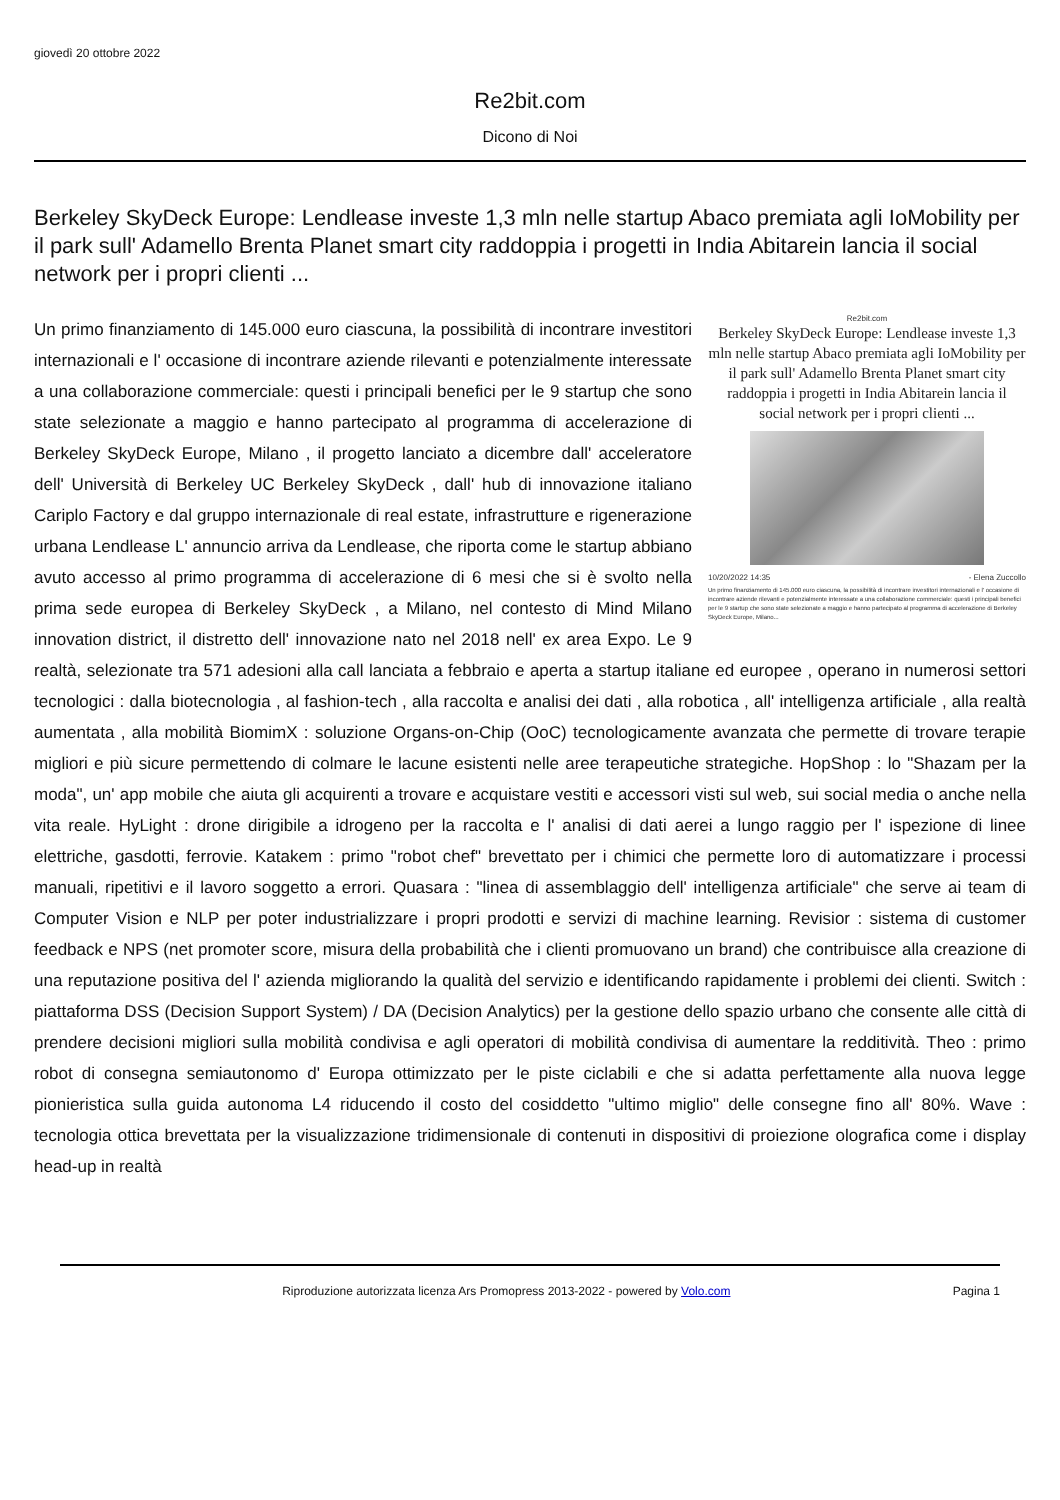giovedì 20 ottobre 2022
Re2bit.com
Dicono di Noi
Berkeley SkyDeck Europe: Lendlease investe 1,3 mln nelle startup Abaco premiata agli IoMobility per il park sull' Adamello Brenta Planet smart city raddoppia i progetti in India Abitarein lancia il social network per i propri clienti ...
Re2bit.com
Berkeley SkyDeck Europe: Lendlease investe 1,3 mln nelle startup Abaco premiata agli IoMobility per il park sull' Adamello Brenta Planet smart city raddoppia i progetti in India Abitarein lancia il social network per i propri clienti ...
10/20/2022 14:35 - Elena Zuccollo
Un primo finanziamento di 145.000 euro ciascuna, la possibilità di incontrare investitori internazionali e l' occasione di incontrare aziende rilevanti e potenzialmente interessate a una collaborazione commerciale: questi i principali benefici per le 9 startup che sono state selezionate a maggio e hanno partecipato al programma di accelerazione di Berkeley SkyDeck Europe, Milano...
Un primo finanziamento di 145.000 euro ciascuna, la possibilità di incontrare investitori internazionali e l' occasione di incontrare aziende rilevanti e potenzialmente interessate a una collaborazione commerciale: questi i principali benefici per le 9 startup che sono state selezionate a maggio e hanno partecipato al programma di accelerazione di Berkeley SkyDeck Europe, Milano , il progetto lanciato a dicembre dall' acceleratore dell' Università di Berkeley UC Berkeley SkyDeck , dall' hub di innovazione italiano Cariplo Factory e dal gruppo internazionale di real estate, infrastrutture e rigenerazione urbana Lendlease L' annuncio arriva da Lendlease, che riporta come le startup abbiano avuto accesso al primo programma di accelerazione di 6 mesi che si è svolto nella prima sede europea di Berkeley SkyDeck , a Milano, nel contesto di Mind Milano innovation district, il distretto dell' innovazione nato nel 2018 nell' ex area Expo. Le 9 realtà, selezionate tra 571 adesioni alla call lanciata a febbraio e aperta a startup italiane ed europee , operano in numerosi settori tecnologici : dalla biotecnologia , al fashion-tech , alla raccolta e analisi dei dati , alla robotica , all' intelligenza artificiale , alla realtà aumentata , alla mobilità BiomimX : soluzione Organs-on-Chip (OoC) tecnologicamente avanzata che permette di trovare terapie migliori e più sicure permettendo di colmare le lacune esistenti nelle aree terapeutiche strategiche. HopShop : lo "Shazam per la moda", un' app mobile che aiuta gli acquirenti a trovare e acquistare vestiti e accessori visti sul web, sui social media o anche nella vita reale. HyLight : drone dirigibile a idrogeno per la raccolta e l' analisi di dati aerei a lungo raggio per l' ispezione di linee elettriche, gasdotti, ferrovie. Katakem : primo "robot chef" brevettato per i chimici che permette loro di automatizzare i processi manuali, ripetitivi e il lavoro soggetto a errori. Quasara : "linea di assemblaggio dell' intelligenza artificiale" che serve ai team di Computer Vision e NLP per poter industrializzare i propri prodotti e servizi di machine learning. Revisior : sistema di customer feedback e NPS (net promoter score, misura della probabilità che i clienti promuovano un brand) che contribuisce alla creazione di una reputazione positiva del l' azienda migliorando la qualità del servizio e identificando rapidamente i problemi dei clienti. Switch : piattaforma DSS (Decision Support System) / DA (Decision Analytics) per la gestione dello spazio urbano che consente alle città di prendere decisioni migliori sulla mobilità condivisa e agli operatori di mobilità condivisa di aumentare la redditività. Theo : primo robot di consegna semiautonomo d' Europa ottimizzato per le piste ciclabili e che si adatta perfettamente alla nuova legge pionieristica sulla guida autonoma L4 riducendo il costo del cosiddetto "ultimo miglio" delle consegne fino all' 80%. Wave : tecnologia ottica brevettata per la visualizzazione tridimensionale di contenuti in dispositivi di proiezione olografica come i display head-up in realtà
Riproduzione autorizzata licenza Ars Promopress 2013-2022 - powered by Volo.com Pagina 1